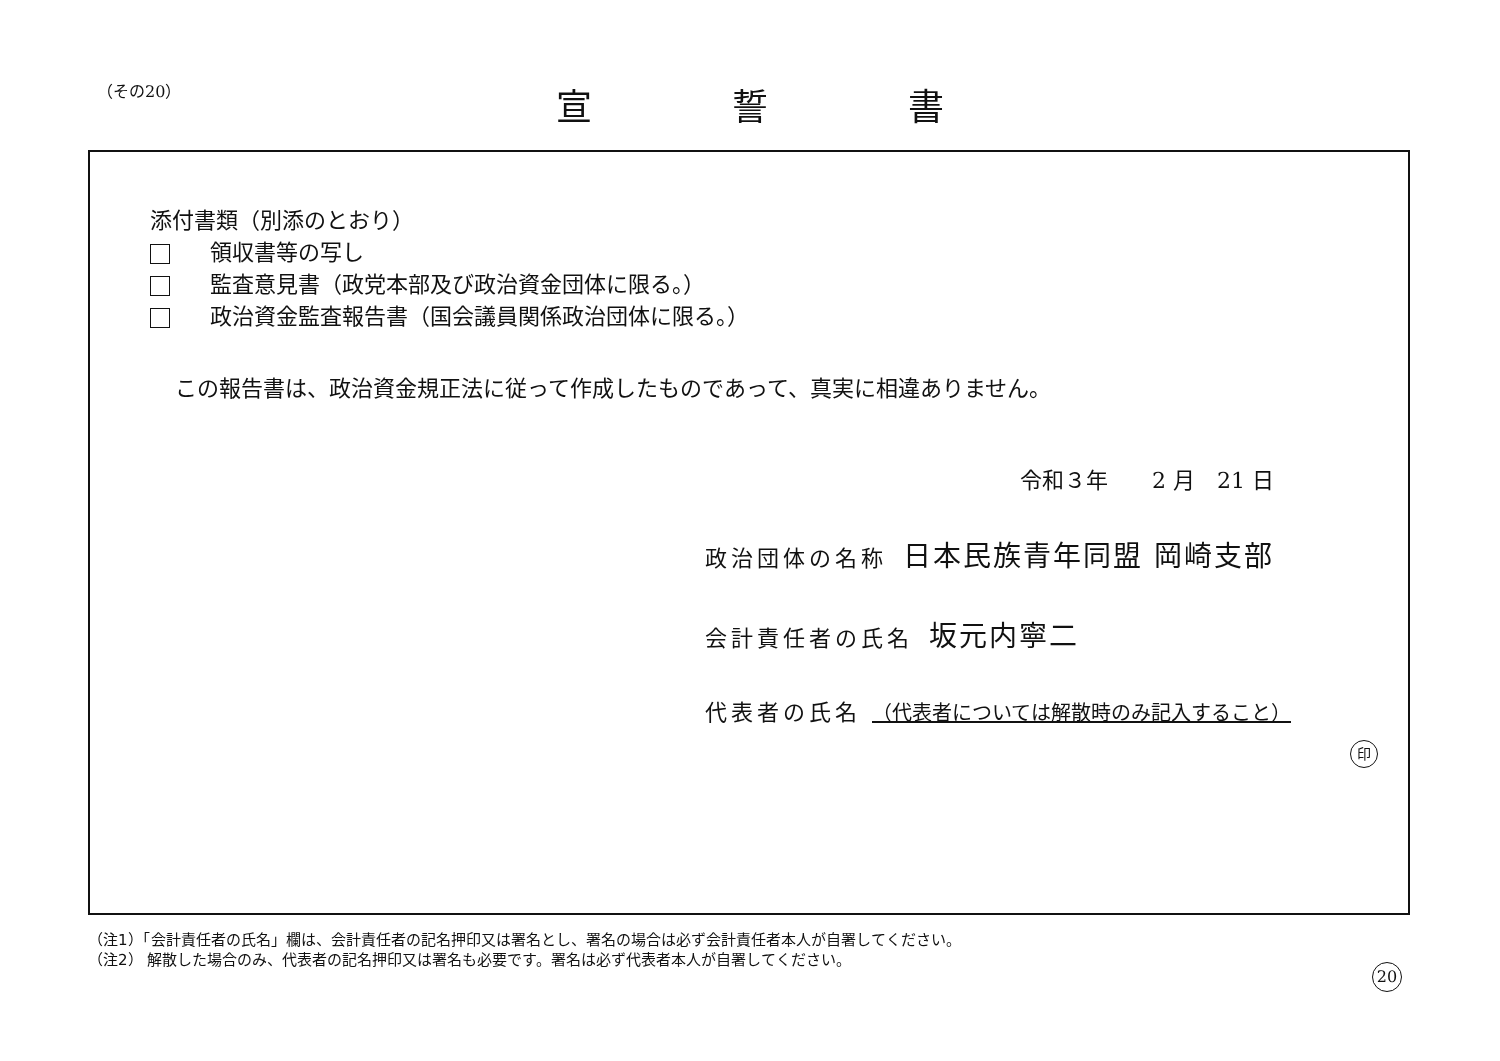（その20）
宣誓書
添付書類（別添のとおり）
領収書等の写し
監査意見書（政党本部及び政治資金団体に限る。）
政治資金監査報告書（国会議員関係政治団体に限る。）
この報告書は、政治資金規正法に従って作成したものであって、真実に相違ありません。
令和３年　　2 月　21 日
政治団体の名称 日本民族青年同盟 岡崎支部
会計責任者の氏名 坂元内寧二
代表者の氏名 （代表者については解散時のみ記入すること）
印
（注1）「会計責任者の氏名」欄は、会計責任者の記名押印又は署名とし、署名の場合は必ず会計責任者本人が自署してください。
（注2） 解散した場合のみ、代表者の記名押印又は署名も必要です。署名は必ず代表者本人が自署してください。
20